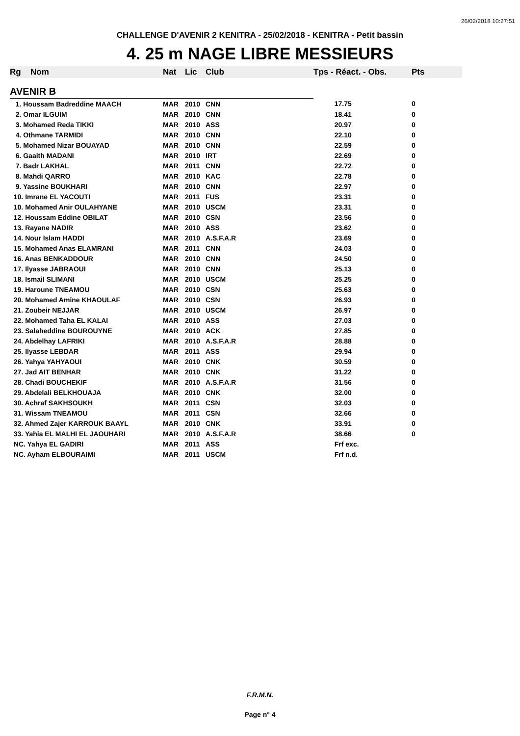26/02/2018 10:27:51
CHALLENGE D'AVENIR 2 KENITRA - 25/02/2018 - KENITRA - Petit bassin
4. 25 m NAGE LIBRE MESSIEURS
| Rg | Nom | Nat | Lic | Club | Tps - Réact. - Obs. | Pts |
| --- | --- | --- | --- | --- | --- | --- |
| AVENIR B | | | | | | |
| 1. Houssam Badreddine MAACH | | MAR | 2010 | CNN | 17.75 | 0 |
| 2. Omar ILGUIM | | MAR | 2010 | CNN | 18.41 | 0 |
| 3. Mohamed Reda TIKKI | | MAR | 2010 | ASS | 20.97 | 0 |
| 4. Othmane TARMIDI | | MAR | 2010 | CNN | 22.10 | 0 |
| 5. Mohamed Nizar BOUAYAD | | MAR | 2010 | CNN | 22.59 | 0 |
| 6. Gaaith MADANI | | MAR | 2010 | IRT | 22.69 | 0 |
| 7. Badr LAKHAL | | MAR | 2011 | CNN | 22.72 | 0 |
| 8. Mahdi QARRO | | MAR | 2010 | KAC | 22.78 | 0 |
| 9. Yassine BOUKHARI | | MAR | 2010 | CNN | 22.97 | 0 |
| 10. Imrane EL YACOUTI | | MAR | 2011 | FUS | 23.31 | 0 |
| 10. Mohamed Anir OULAHYANE | | MAR | 2010 | USCM | 23.31 | 0 |
| 12. Houssam Eddine OBILAT | | MAR | 2010 | CSN | 23.56 | 0 |
| 13. Rayane NADIR | | MAR | 2010 | ASS | 23.62 | 0 |
| 14. Nour Islam HADDI | | MAR | 2010 | A.S.F.A.R | 23.69 | 0 |
| 15. Mohamed Anas ELAMRANI | | MAR | 2011 | CNN | 24.03 | 0 |
| 16. Anas BENKADDOUR | | MAR | 2010 | CNN | 24.50 | 0 |
| 17. Ilyasse JABRAOUI | | MAR | 2010 | CNN | 25.13 | 0 |
| 18. Ismail SLIMANI | | MAR | 2010 | USCM | 25.25 | 0 |
| 19. Haroune TNEAMOU | | MAR | 2010 | CSN | 25.63 | 0 |
| 20. Mohamed Amine KHAOULAF | | MAR | 2010 | CSN | 26.93 | 0 |
| 21. Zoubeir NEJJAR | | MAR | 2010 | USCM | 26.97 | 0 |
| 22. Mohamed Taha EL KALAI | | MAR | 2010 | ASS | 27.03 | 0 |
| 23. Salaheddine BOUROUYNE | | MAR | 2010 | ACK | 27.85 | 0 |
| 24. Abdelhay LAFRIKI | | MAR | 2010 | A.S.F.A.R | 28.88 | 0 |
| 25. Ilyasse LEBDAR | | MAR | 2011 | ASS | 29.94 | 0 |
| 26. Yahya YAHYAOUI | | MAR | 2010 | CNK | 30.59 | 0 |
| 27. Jad AIT BENHAR | | MAR | 2010 | CNK | 31.22 | 0 |
| 28. Chadi BOUCHEKIF | | MAR | 2010 | A.S.F.A.R | 31.56 | 0 |
| 29. Abdelali BELKHOUAJA | | MAR | 2010 | CNK | 32.00 | 0 |
| 30. Achraf SAKHSOUKH | | MAR | 2011 | CSN | 32.03 | 0 |
| 31. Wissam TNEAMOU | | MAR | 2011 | CSN | 32.66 | 0 |
| 32. Ahmed Zajer KARROUK BAAYL | | MAR | 2010 | CNK | 33.91 | 0 |
| 33. Yahia EL MALHI EL JAOUHARI | | MAR | 2010 | A.S.F.A.R | 38.66 | 0 |
| NC. Yahya EL GADIRI | | MAR | 2011 | ASS | Frf exc. | |
| NC. Ayham ELBOURAIMI | | MAR | 2011 | USCM | Frf n.d. | |
F.R.M.N.
Page n° 4